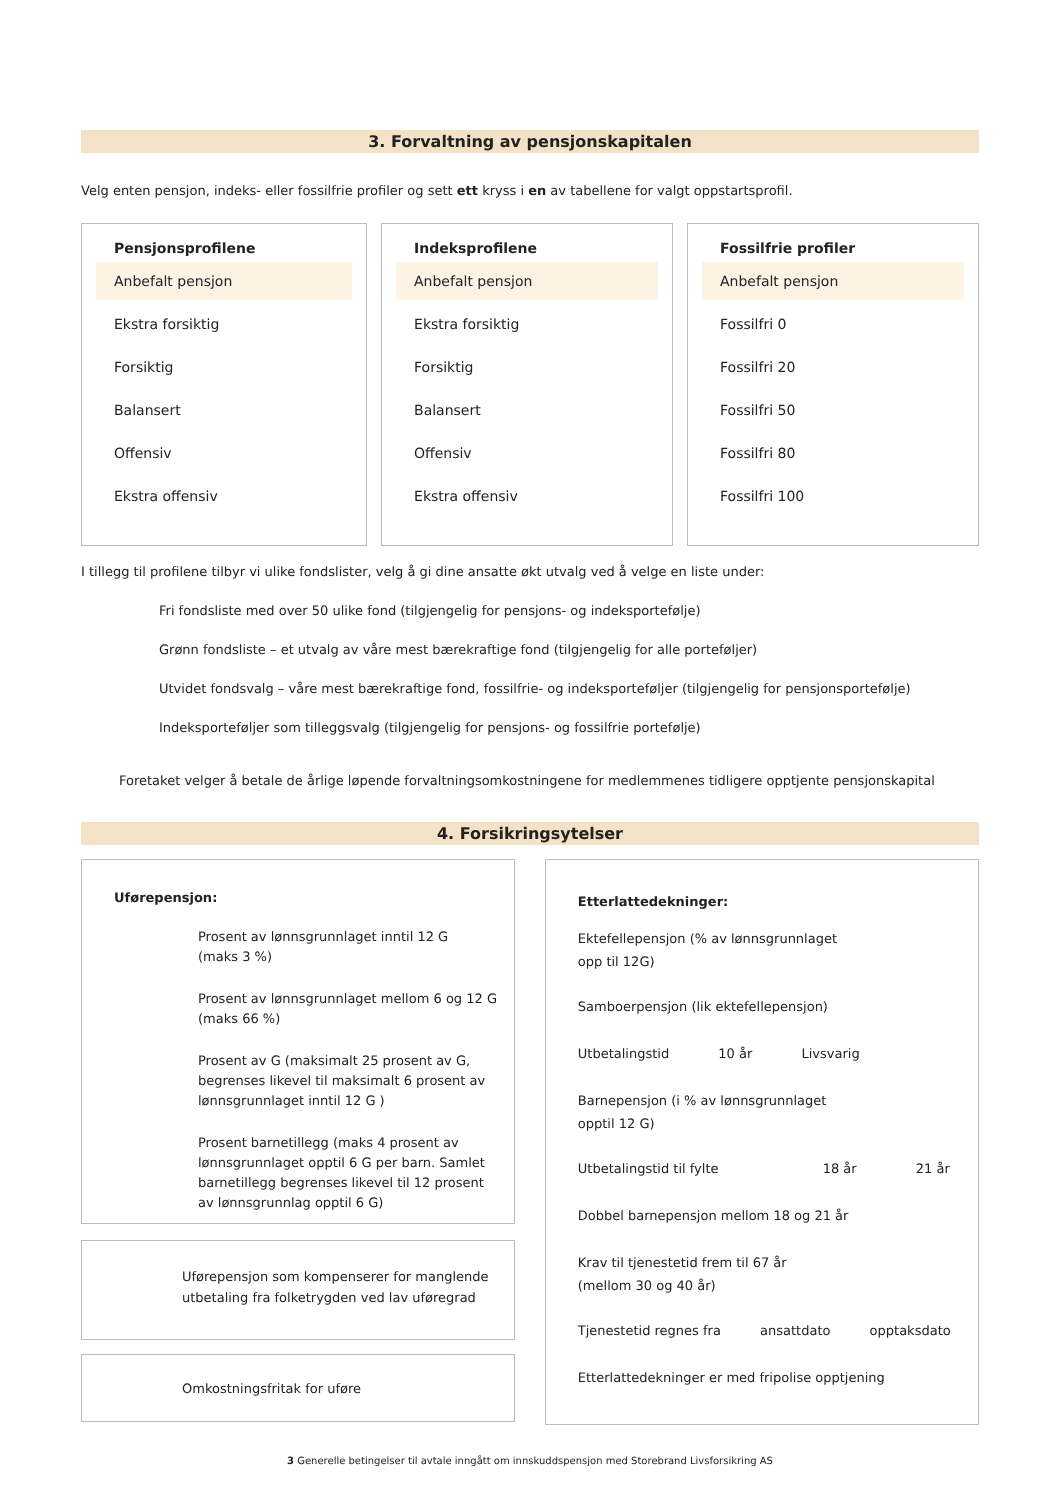3. Forvaltning av pensjonskapitalen
Velg enten pensjon, indeks- eller fossilfrie profiler og sett ett kryss i en av tabellene for valgt oppstartsprofil.
Pensjonsprofilene
Anbefalt pensjon
Ekstra forsiktig
Forsiktig
Balansert
Offensiv
Ekstra offensiv
Indeksprofilene
Anbefalt pensjon
Ekstra forsiktig
Forsiktig
Balansert
Offensiv
Ekstra offensiv
Fossilfrie profiler
Anbefalt pensjon
Fossilfri 0
Fossilfri 20
Fossilfri 50
Fossilfri 80
Fossilfri 100
I tillegg til profilene tilbyr vi ulike fondslister, velg å gi dine ansatte økt utvalg ved å velge en liste under:
Fri fondsliste med over 50 ulike fond (tilgjengelig for pensjons- og indeksportefølje)
Grønn fondsliste – et utvalg av våre mest bærekraftige fond (tilgjengelig for alle porteføljer)
Utvidet fondsvalg – våre mest bærekraftige fond, fossilfrie- og indeksporteføljer (tilgjengelig for pensjonsportefølje)
Indeksporteføljer som tilleggsvalg (tilgjengelig for pensjons- og fossilfrie portefølje)
Foretaket velger å betale de årlige løpende forvaltningsomkostningene for medlemmenes tidligere opptjente pensjonskapital
4. Forsikringsytelser
Uførepensjon:
Prosent av lønnsgrunnlaget inntil 12 G
(maks 3 %)
Prosent av lønnsgrunnlaget mellom 6 og 12 G
(maks 66 %)
Prosent av G (maksimalt 25 prosent av G, begrenses likevel til maksimalt 6 prosent av lønnsgrunnlaget inntil 12 G )
Prosent barnetillegg (maks 4 prosent av lønnsgrunnlaget opptil 6 G per barn. Samlet barnetillegg begrenses likevel til 12 prosent av lønnsgrunnlag opptil 6 G)
Uførepensjon som kompenserer for manglende utbetaling fra folketrygden ved lav uføregrad
Omkostningsfritak for uføre
Etterlattedekninger:
Ektefellepensjon (% av lønnsgrunnlaget
opp til 12G)
Samboerpensjon (lik ektefellepensjon)
Utbetalingstid 10 år Livsvarig
Barnepensjon (i % av lønnsgrunnlaget
opptil 12 G)
Utbetalingstid til fylte 18 år 21 år
Dobbel barnepensjon mellom 18 og 21 år
Krav til tjenestetid frem til 67 år
(mellom 30 og 40 år)
Tjenestetid regnes fra ansattdato opptaksdato
Etterlattedekninger er med fripolise opptjening
3 Generelle betingelser til avtale inngått om innskuddspensjon med Storebrand Livsforsikring AS